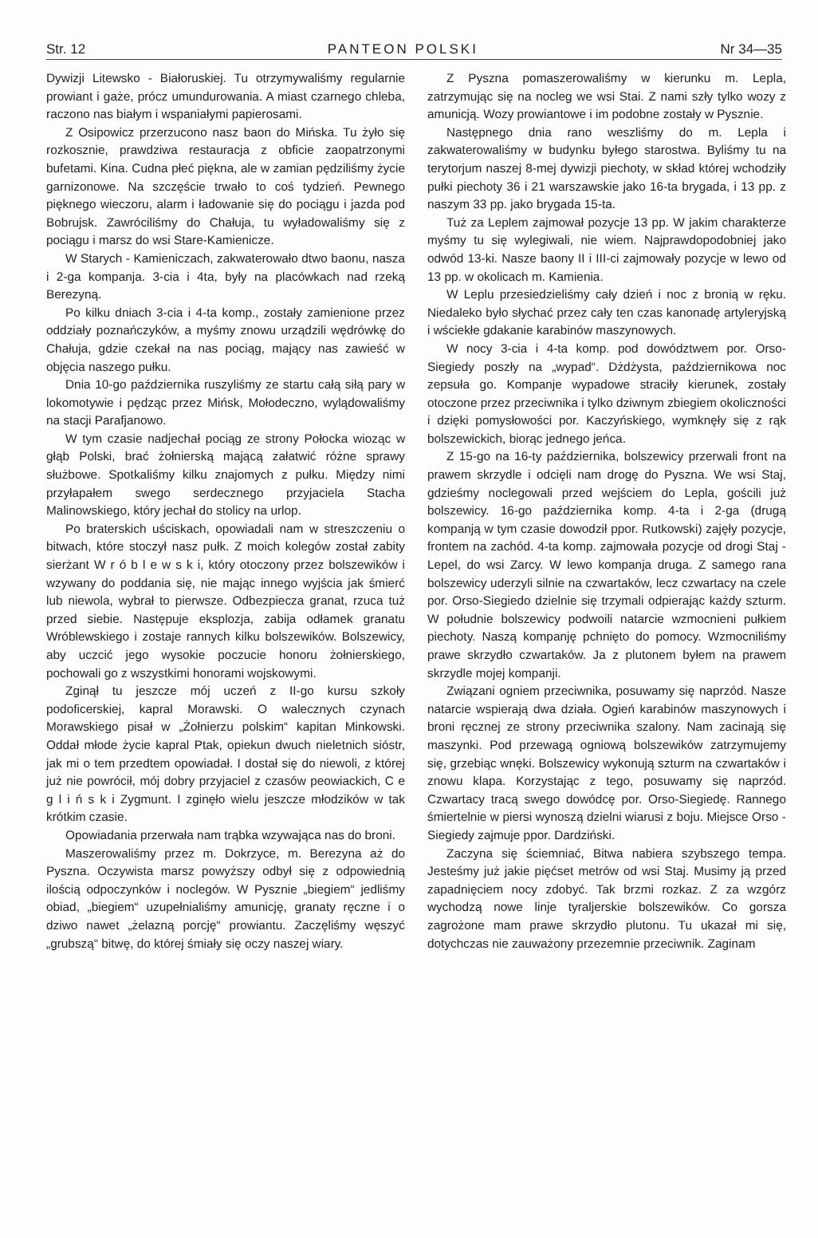Str. 12 PANTEON POLSKI Nr 34—35
Dywizji Litewsko - Białoruskiej. Tu otrzymywaliśmy regularnie prowiant i gaże, prócz umundurowania. A miast czarnego chleba, raczono nas białym i wspaniałymi papierosami.
Z Osipowicz przerzucono nasz baon do Mińska. Tu żyło się rozkosznie, prawdziwa restauracja z obficie zaopatrzonymi bufetami. Kina. Cudna płeć piękna, ale w zamian pędziliśmy życie garnizonowe. Na szczęście trwało to coś tydzień. Pewnego pięknego wieczoru, alarm i ładowanie się do pociągu i jazda pod Bobrujsk. Zawróciliśmy do Chałuja, tu wyładowaliśmy się z pociągu i marsz do wsi Stare-Kamienicze.
W Starych - Kamieniczach, zakwaterowało dtwo baonu, nasza i 2-ga kompanja. 3-cia i 4ta, były na placówkach nad rzeką Berezyną.
Po kilku dniach 3-cia i 4-ta komp., zostały zamienione przez oddziały poznańczyków, a myśmy znowu urządzili wędrówkę do Chałuja, gdzie czekał na nas pociąg, mający nas zawieść w objęcia naszego pułku.
Dnia 10-go października ruszyliśmy ze startu całą siłą pary w lokomotywie i pędząc przez Mińsk, Mołodeczno, wylądowaliśmy na stacji Parafjanowo.
W tym czasie nadjechał pociąg ze strony Połocka wioząc w głąb Polski, brać żołnierską mającą załatwić różne sprawy służbowe. Spotkaliśmy kilku znajomych z pułku. Między nimi przyłapałem swego serdecznego przyjaciela Stacha Malinowskiego, który jechał do stolicy na urlop.
Po braterskich uściskach, opowiadali nam w streszczeniu o bitwach, które stoczył nasz pułk. Z moich kolegów został zabity sierżant W r ó b l e w s k i, który otoczony przez bolszewików i wzywany do poddania się, nie mając innego wyjścia jak śmierć lub niewola, wybrał to pierwsze. Odbezpiecza granat, rzuca tuż przed siebie. Następuje eksplozja, zabija odłamek granatu Wróblewskiego i zostaje rannych kilku bolszewików. Bolszewicy, aby uczcić jego wysokie poczucie honoru żołnierskiego, pochowali go z wszystkimi honorami wojskowymi.
Zginął tu jeszcze mój uczeń z II-go kursu szkoły podoficerskiej, kapral Morawski. O walecznych czynach Morawskiego pisał w „Żołnierzu polskim“ kapitan Minkowski. Oddał młode życie kapral Ptak, opiekun dwuch nieletnich sióstr, jak mi o tem przedtem opowiadał. I dostał się do niewoli, z której już nie powrócił, mój dobry przyjaciel z czasów peowiackich, C e g l i ń s k i Zygmunt. I zginęło wielu jeszcze młodzików w tak krótkim czasie.
Opowiadania przerwała nam trąbka wzywająca nas do broni.
Maszerowaliśmy przez m. Dokrzyce, m. Berezyna aż do Pyszna. Oczywista marsz powyższy odbył się z odpowiednią ilością odpoczynków i noclegów. W Pysznie „biegiem“ jedliśmy obiad, „biegiem“ uzupełnialiśmy amunicję, granaty ręczne i o dziwo nawet „żelazną porcję“ prowiantu. Zaczęliśmy węszyć „grubszą“ bitwę, do której śmiały się oczy naszej wiary.
Z Pyszna pomaszerowaliśmy w kierunku m. Lepla, zatrzymując się na nocleg we wsi Stai. Z nami szły tylko wozy z amunicją. Wozy prowiantowe i im podobne zostały w Pysznie.
Następnego dnia rano weszliśmy do m. Lepla i zakwaterowaliśmy w budynku byłego starostwa. Byliśmy tu na terytorjum naszej 8-mej dywizji piechoty, w skład której wchodziły pułki piechoty 36 i 21 warszawskie jako 16-ta brygada, i 13 pp. z naszym 33 pp. jako brygada 15-ta.
Tuż za Leplem zajmował pozycje 13 pp. W jakim charakterze myśmy tu się wylegiwali, nie wiem. Najprawdopodobniej jako odwód 13-ki. Nasze baony II i III-ci zajmowały pozycje w lewo od 13 pp. w okolicach m. Kamienia.
W Leplu przesiedzieliśmy cały dzień i noc z bronią w ręku. Niedaleko było słychać przez cały ten czas kanonadę artyleryjską i wściekłe gdakanie karabinów maszynowych.
W nocy 3-cia i 4-ta komp. pod dowództwem por. Orso- Siegiedy poszły na „wypad“. Dżdżysta, październikowa noc zepsuła go. Kompanje wypadowe straciły kierunek, zostały otoczone przez przeciwnika i tylko dziwnym zbiegiem okoliczności i dzięki pomysłowości por. Kaczyńskiego, wymknęły się z rąk bolszewickich, biorąc jednego jeńca.
Z 15-go na 16-ty października, bolszewicy przerwali front na prawem skrzydle i odcięli nam drogę do Pyszna. We wsi Staj, gdzieśmy nocleg­owali przed wejściem do Lepla, gościli już bolszewicy. 16-go października komp. 4-ta i 2-ga (drugą kompanją w tym czasie dowodził ppor. Rutkowski) zajęły pozycje, frontem na zachód. 4-ta komp. zajmowała pozycje od drogi Staj - Lepel, do wsi Zarcy. W lewo kompanja druga. Z samego rana bolszewicy uderzyli silnie na czwartaków, lecz czwartacy na czele por. Orso-Siegiedo dzielnie się trzymali odpierając każdy szturm. W południe bolszewicy podwoili natarcie wzmocnieni pułkiem piechoty. Naszą kompanję pchnięto do pomocy. Wzmocniliśmy prawe skrzydło czwartaków. Ja z plutonem byłem na prawem skrzydle mojej kompanji.
Związani ogniem przeciwnika, posuwamy się naprzód. Nasze natarcie wspierają dwa działa. Ogień karabinów maszynowych i broni ręcznej ze strony przeciwnika szalony. Nam zacinają się maszynki. Pod przewagą ogniową bolszewików zatrzymujemy się, grzebiąc wnęki. Bolszewicy wykonują szturm na czwartaków i znowu klapa. Korzystając z tego, posuwamy się naprzód. Czwartacy tracą swego dowódcę por. Orso-Siegiedę. Rannego śmiertelnie w piersi wynoszą dzielni wiarusi z boju. Miejsce Orso - Siegiedy zajmuje ppor. Dardziński.
Zaczyna się ściemniać, Bitwa nabiera szybszego tempa. Jesteśmy już jakie pięćset metrów od wsi Staj. Musimy ją przed zapadnięciem nocy zdobyć. Tak brzmi rozkaz. Z za wzgórz wychodzą nowe linje tyraljerskie bolszewików. Co gorsza zagrożone mam prawe skrzydło plutonu. Tu ukazał mi się, dotychczas nie zauważony przezemnie przeciwnik. Zaginam